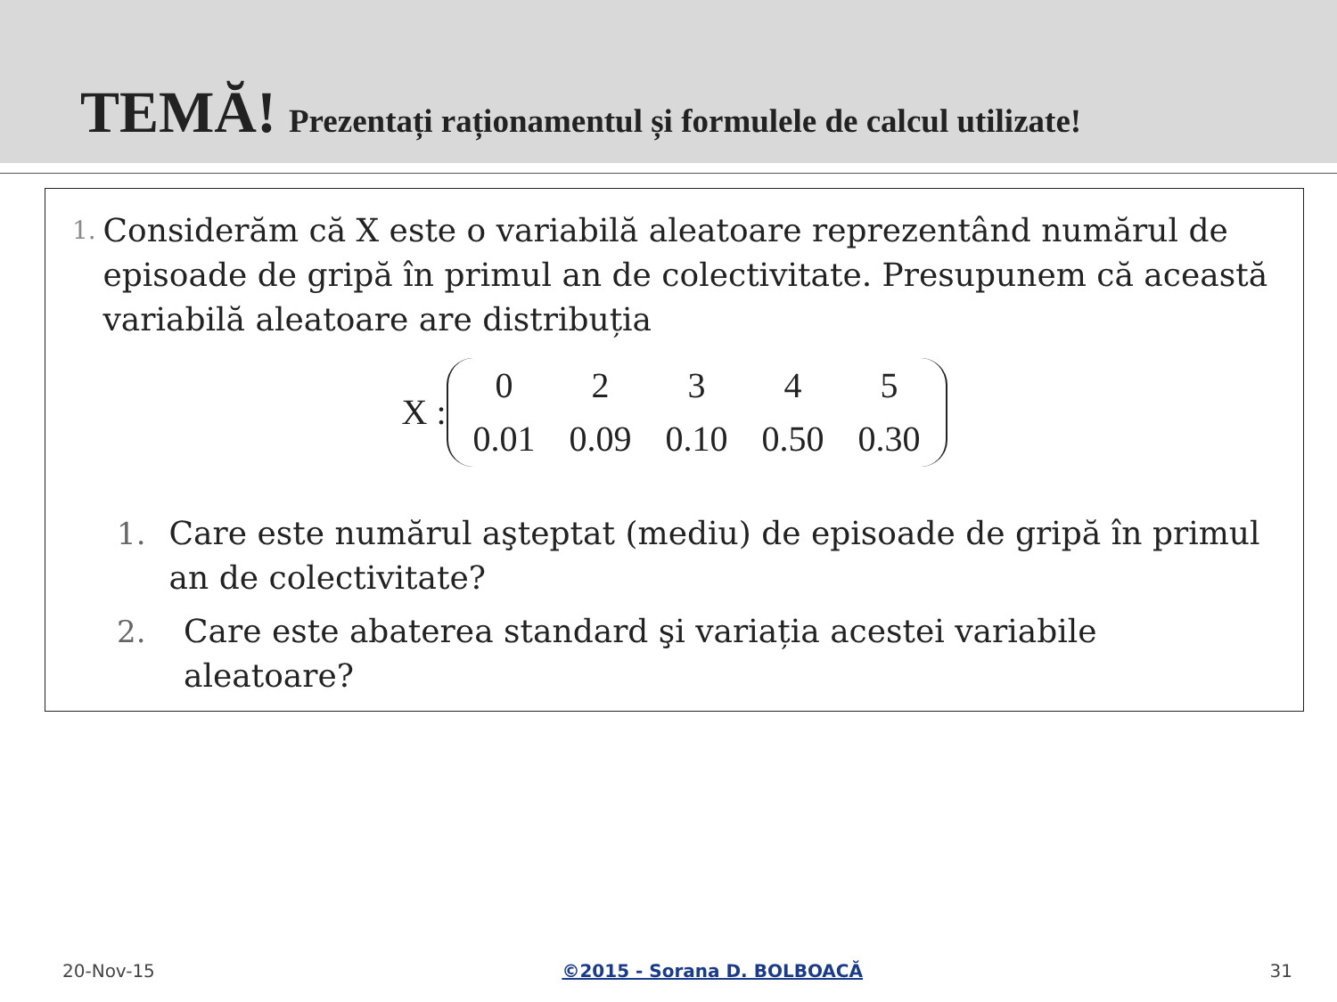TEMĂ! Prezentați raționamentul și formulele de calcul utilizate!
1. Considerăm că X este o variabilă aleatoare reprezentând numărul de episoade de gripă în primul an de colectivitate. Presupunem că această variabilă aleatoare are distribuția
X :
| 0 | 2 | 3 | 4 | 5 |
| 0.01 | 0.09 | 0.10 | 0.50 | 0.30 |
1. Care este numărul aşteptat (mediu) de episoade de gripă în primul an de colectivitate?
2. Care este abaterea standard şi variația acestei variabile aleatoare?
20-Nov-15 ©2015 - Sorana D. BOLBOACĂ 31